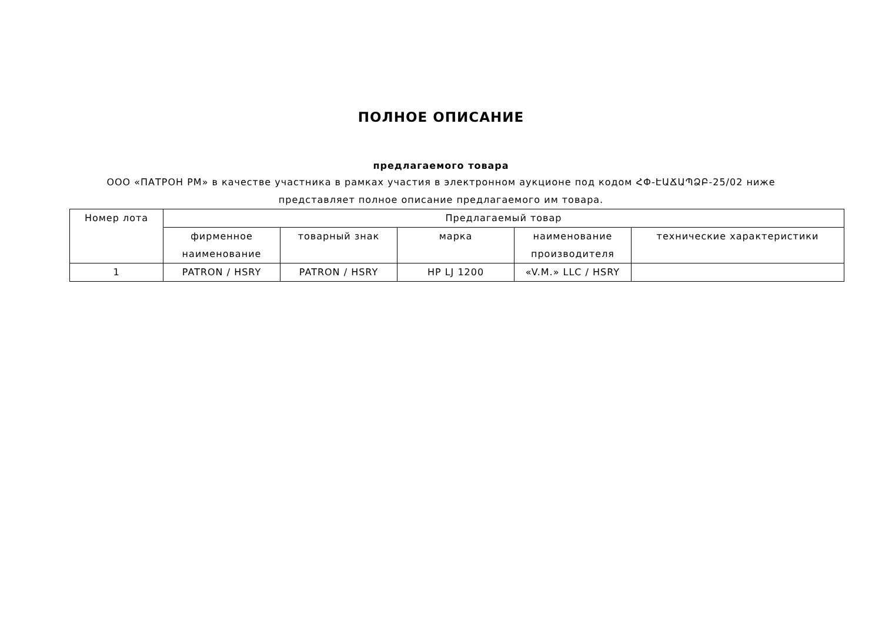ПОЛНОЕ ОПИСАНИЕ
предлагаемого товара
ООО «ПАТРОН РМ» в качестве участника в рамках участия в электронном аукционе под кодом ՀՓ-ԷԱՃԱՊՁԲ-25/02 ниже
представляет полное описание предлагаемого им товара.
| Номер лота | Предлагаемый товар | | | | |
| --- | --- | --- | --- | --- | --- |
| | фирменное наименование | товарный знак | марка | наименование производителя | технические характеристики |
| 1 | PATRON / HSRY | PATRON / HSRY | HP LJ 1200 | «V.M.» LLC / HSRY | |